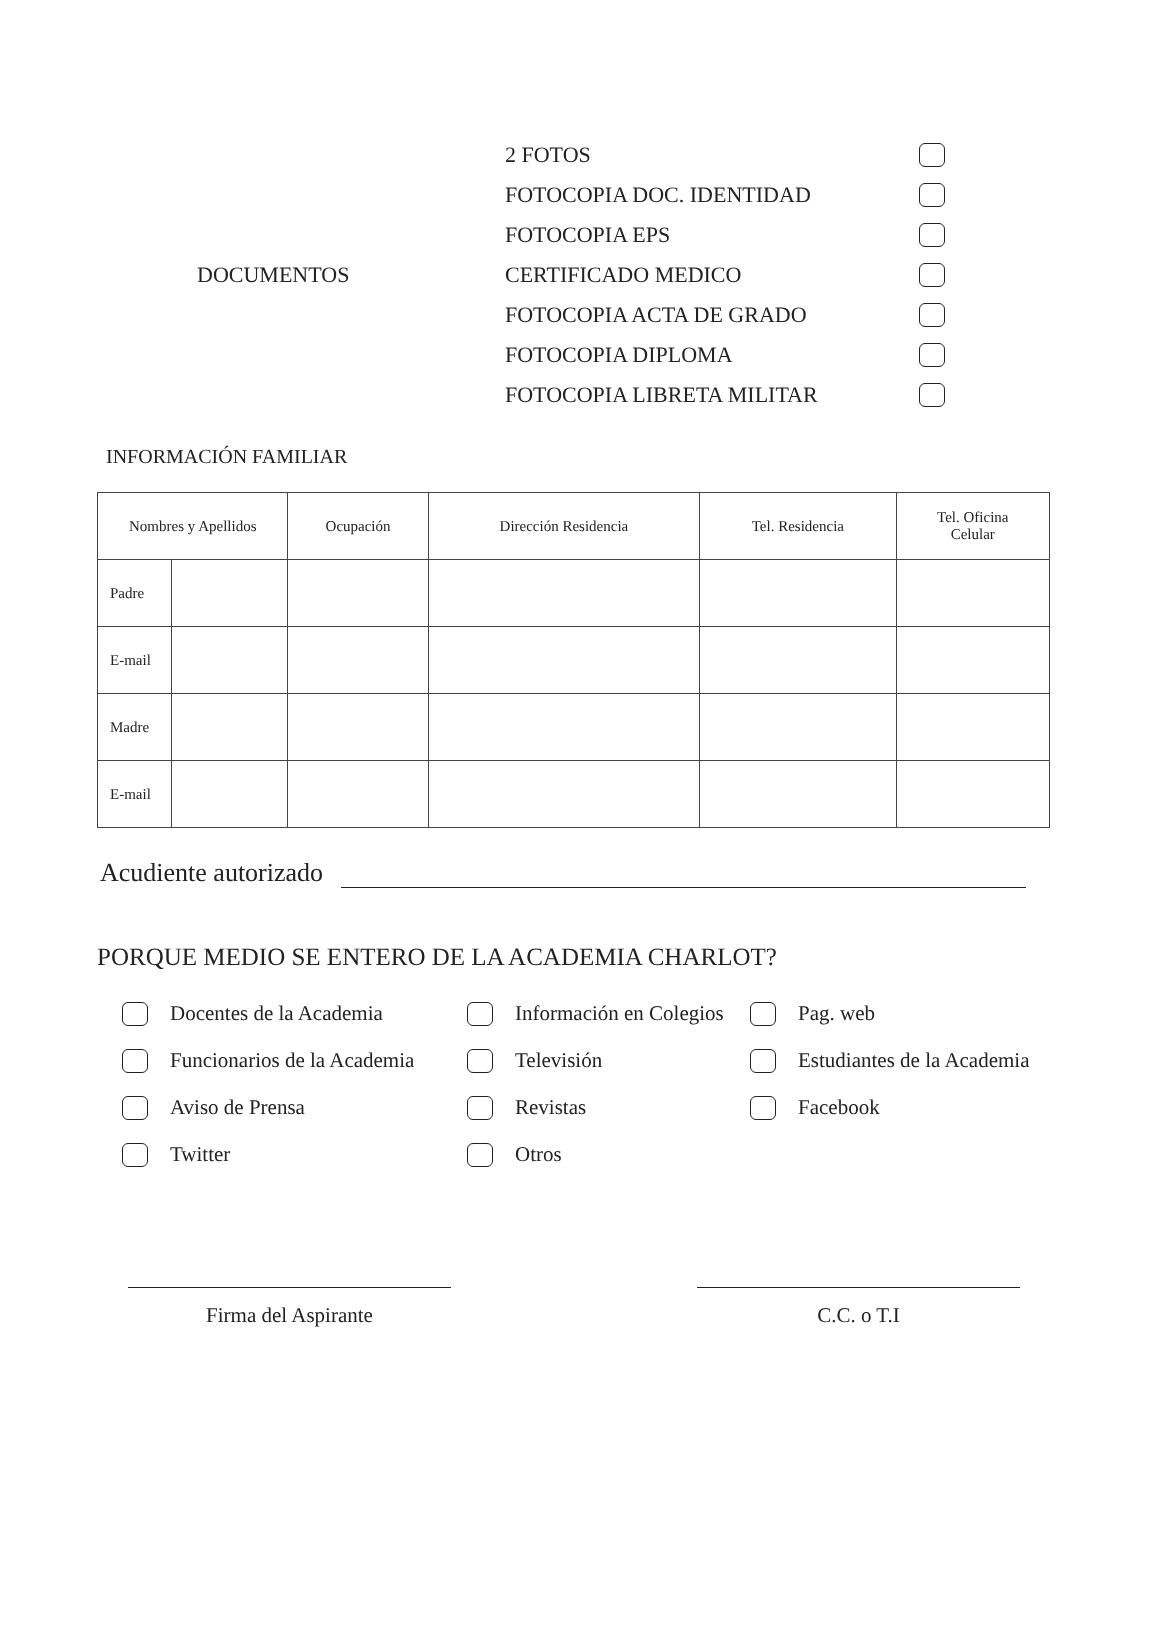DOCUMENTOS
2 FOTOS
FOTOCOPIA DOC. IDENTIDAD
FOTOCOPIA EPS
CERTIFICADO MEDICO
FOTOCOPIA ACTA DE GRADO
FOTOCOPIA DIPLOMA
FOTOCOPIA LIBRETA MILITAR
INFORMACIÓN FAMILIAR
| Nombres y Apellidos | | Ocupación | Dirección Residencia | Tel. Residencia | Tel. Oficina Celular |
| --- | --- | --- | --- | --- | --- |
| Padre | | | | | |
| E-mail | | | | | |
| Madre | | | | | |
| E-mail | | | | | |
Acudiente autorizado
PORQUE MEDIO SE ENTERO DE LA ACADEMIA CHARLOT?
Docentes de la Academia
Información en Colegios
Pag. web
Funcionarios de la Academia
Televisión
Estudiantes de la Academia
Aviso de Prensa
Revistas
Facebook
Twitter
Otros
Firma del Aspirante C.C. o T.I